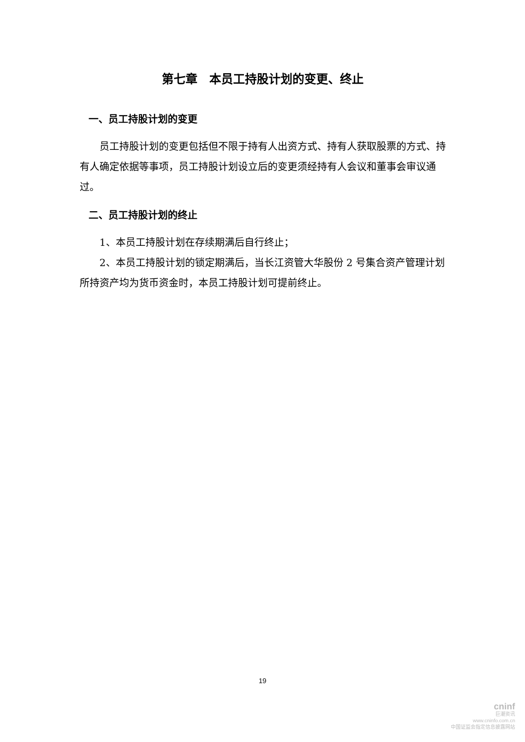第七章　本员工持股计划的变更、终止
一、员工持股计划的变更
员工持股计划的变更包括但不限于持有人出资方式、持有人获取股票的方式、持有人确定依据等事项，员工持股计划设立后的变更须经持有人会议和董事会审议通过。
二、员工持股计划的终止
1、本员工持股计划在存续期满后自行终止；
2、本员工持股计划的锁定期满后，当长江资管大华股份 2 号集合资产管理计划所持资产均为货币资金时，本员工持股计划可提前终止。
19
cninf
巨潮资讯
www.cninfo.com.cn
中国证监会指定信息披露网站